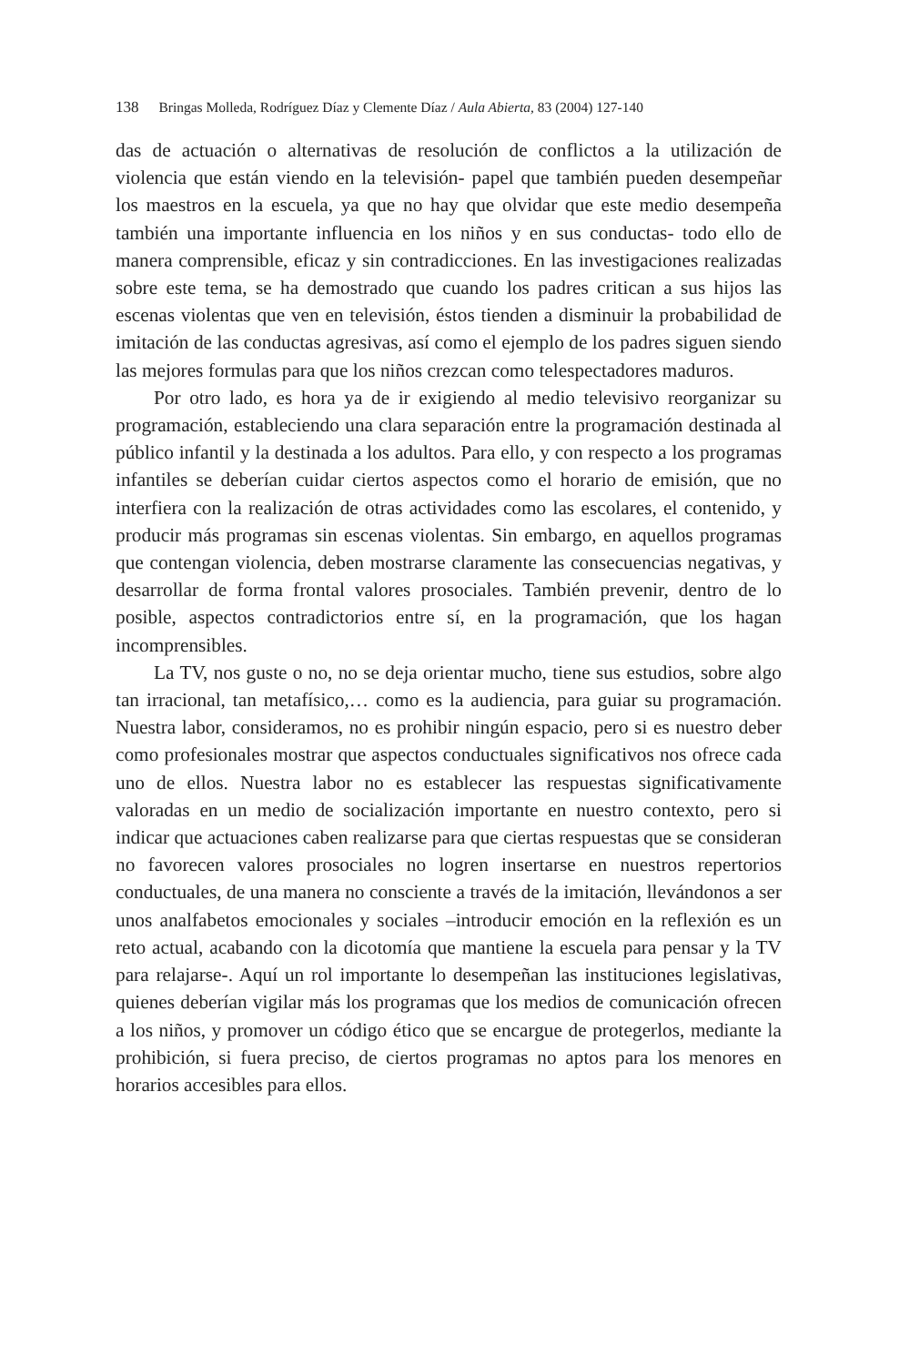138 Bringas Molleda, Rodríguez Díaz y Clemente Díaz / Aula Abierta, 83 (2004) 127-140
das de actuación o alternativas de resolución de conflictos a la utilización de violencia que están viendo en la televisión- papel que también pueden desempeñar los maestros en la escuela, ya que no hay que olvidar que este medio desempeña también una importante influencia en los niños y en sus conductas- todo ello de manera comprensible, eficaz y sin contradicciones. En las investigaciones realizadas sobre este tema, se ha demostrado que cuando los padres critican a sus hijos las escenas violentas que ven en televisión, éstos tienden a disminuir la probabilidad de imitación de las conductas agresivas, así como el ejemplo de los padres siguen siendo las mejores formulas para que los niños crezcan como telespectadores maduros.
Por otro lado, es hora ya de ir exigiendo al medio televisivo reorganizar su programación, estableciendo una clara separación entre la programación destinada al público infantil y la destinada a los adultos. Para ello, y con respecto a los programas infantiles se deberían cuidar ciertos aspectos como el horario de emisión, que no interfiera con la realización de otras actividades como las escolares, el contenido, y producir más programas sin escenas violentas. Sin embargo, en aquellos programas que contengan violencia, deben mostrarse claramente las consecuencias negativas, y desarrollar de forma frontal valores prosociales. También prevenir, dentro de lo posible, aspectos contradictorios entre sí, en la programación, que los hagan incomprensibles.
La TV, nos guste o no, no se deja orientar mucho, tiene sus estudios, sobre algo tan irracional, tan metafísico,… como es la audiencia, para guiar su programación. Nuestra labor, consideramos, no es prohibir ningún espacio, pero si es nuestro deber como profesionales mostrar que aspectos conductuales significativos nos ofrece cada uno de ellos. Nuestra labor no es establecer las respuestas significativamente valoradas en un medio de socialización importante en nuestro contexto, pero si indicar que actuaciones caben realizarse para que ciertas respuestas que se consideran no favorecen valores prosociales no logren insertarse en nuestros repertorios conductuales, de una manera no consciente a través de la imitación, llevándonos a ser unos analfabetos emocionales y sociales –introducir emoción en la reflexión es un reto actual, acabando con la dicotomía que mantiene la escuela para pensar y la TV para relajarse-. Aquí un rol importante lo desempeñan las instituciones legislativas, quienes deberían vigilar más los programas que los medios de comunicación ofrecen a los niños, y promover un código ético que se encargue de protegerlos, mediante la prohibición, si fuera preciso, de ciertos programas no aptos para los menores en horarios accesibles para ellos.